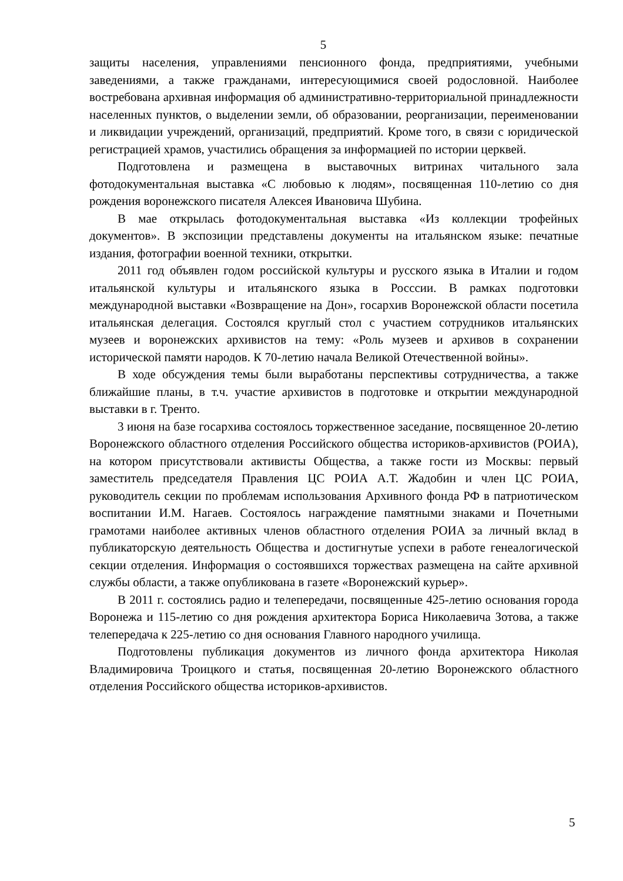5
защиты населения, управлениями пенсионного фонда, предприятиями, учебными заведениями, а также гражданами, интересующимися своей родословной. Наиболее востребована архивная информация об административно-территориальной принадлежности населенных пунктов, о выделении земли, об образовании, реорганизации, переименовании и ликвидации учреждений, организаций, предприятий. Кроме того, в связи с юридической регистрацией храмов, участились обращения за информацией по истории церквей.
Подготовлена и размещена в выставочных витринах читального зала фотодокументальная выставка «С любовью к людям», посвященная 110-летию со дня рождения воронежского писателя Алексея Ивановича Шубина.
В мае открылась фотодокументальная выставка «Из коллекции трофейных документов». В экспозиции представлены документы на итальянском языке: печатные издания, фотографии военной техники, открытки.
2011 год объявлен годом российской культуры и русского языка в Италии и годом итальянской культуры и итальянского языка в Росссии. В рамках подготовки международной выставки «Возвращение на Дон», госархив Воронежской области посетила итальянская делегация. Состоялся круглый стол с участием сотрудников итальянских музеев и воронежских архивистов на тему: «Роль музеев и архивов в сохранении исторической памяти народов. К 70-летию начала Великой Отечественной войны».
В ходе обсуждения темы были выработаны перспективы сотрудничества, а также ближайшие планы, в т.ч. участие архивистов в подготовке и открытии международной выставки в г. Тренто.
3 июня на базе госархива состоялось торжественное заседание, посвященное 20-летию Воронежского областного отделения Российского общества историков-архивистов (РОИА), на котором присутствовали активисты Общества, а также гости из Москвы: первый заместитель председателя Правления ЦС РОИА А.Т. Жадобин и член ЦС РОИА, руководитель секции по проблемам использования Архивного фонда РФ в патриотическом воспитании И.М. Нагаев. Состоялось награждение памятными знаками и Почетными грамотами наиболее активных членов областного отделения РОИА за личный вклад в публикаторскую деятельность Общества и достигнутые успехи в работе генеалогической секции отделения. Информация о состоявшихся торжествах размещена на сайте архивной службы области, а также опубликована в газете «Воронежский курьер».
В 2011 г. состоялись радио и телепередачи, посвященные 425-летию основания города Воронежа и 115-летию со дня рождения архитектора Бориса Николаевича Зотова, а также телепередача к 225-летию со дня основания Главного народного училища.
Подготовлены публикация документов из личного фонда архитектора Николая Владимировича Троицкого и статья, посвященная 20-летию Воронежского областного отделения Российского общества историков-архивистов.
5